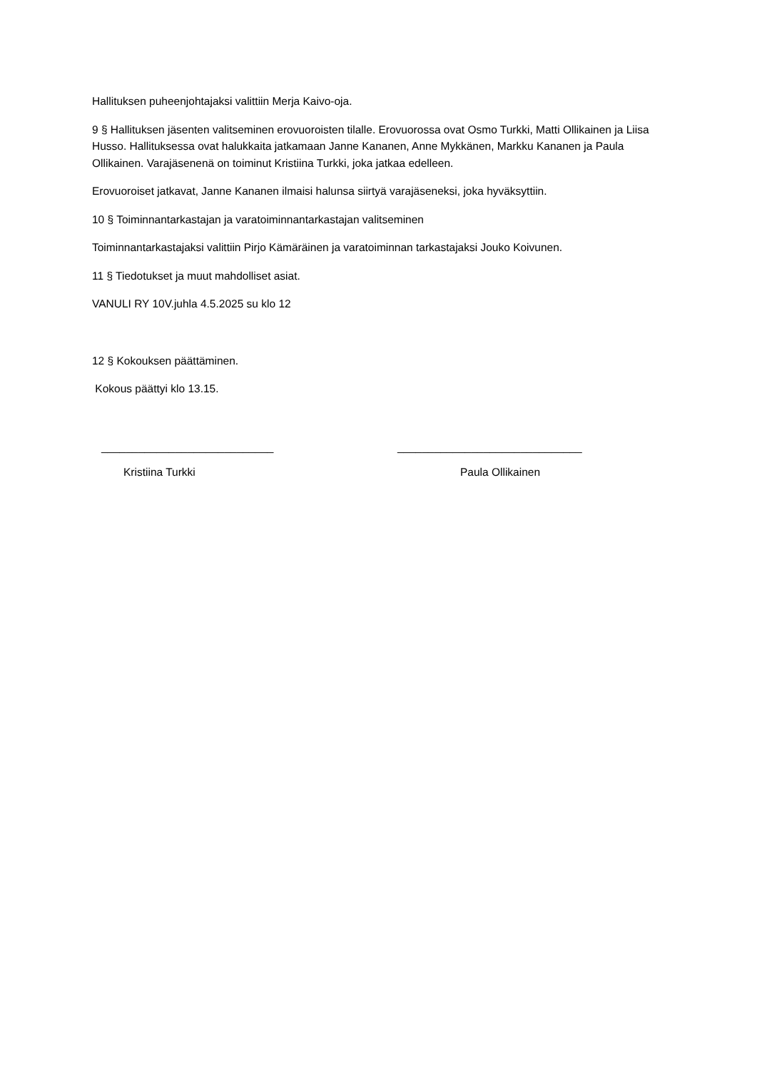Hallituksen puheenjohtajaksi valittiin Merja Kaivo-oja.
9 § Hallituksen jäsenten valitseminen erovuoroisten tilalle. Erovuorossa ovat Osmo Turkki, Matti Ollikainen ja Liisa Husso. Hallituksessa ovat halukkaita jatkamaan Janne Kananen, Anne Mykkänen, Markku Kananen ja Paula Ollikainen. Varajäsenenä on toiminut Kristiina Turkki, joka jatkaa edelleen.
Erovuoroiset jatkavat, Janne Kananen ilmaisi halunsa siirtyä varajäseneksi, joka hyväksyttiin.
10 § Toiminnantarkastajan ja varatoiminnantarkastajan valitseminen
Toiminnantarkastajaksi valittiin Pirjo Kämäräinen ja varatoiminnan tarkastajaksi Jouko Koivunen.
11 § Tiedotukset ja muut mahdolliset asiat.
VANULI RY 10V.juhla 4.5.2025 su klo 12
12 § Kokouksen päättäminen.
Kokous päättyi klo 13.15.
____________________________ ______________________________
Kristiina Turkki Paula Ollikainen